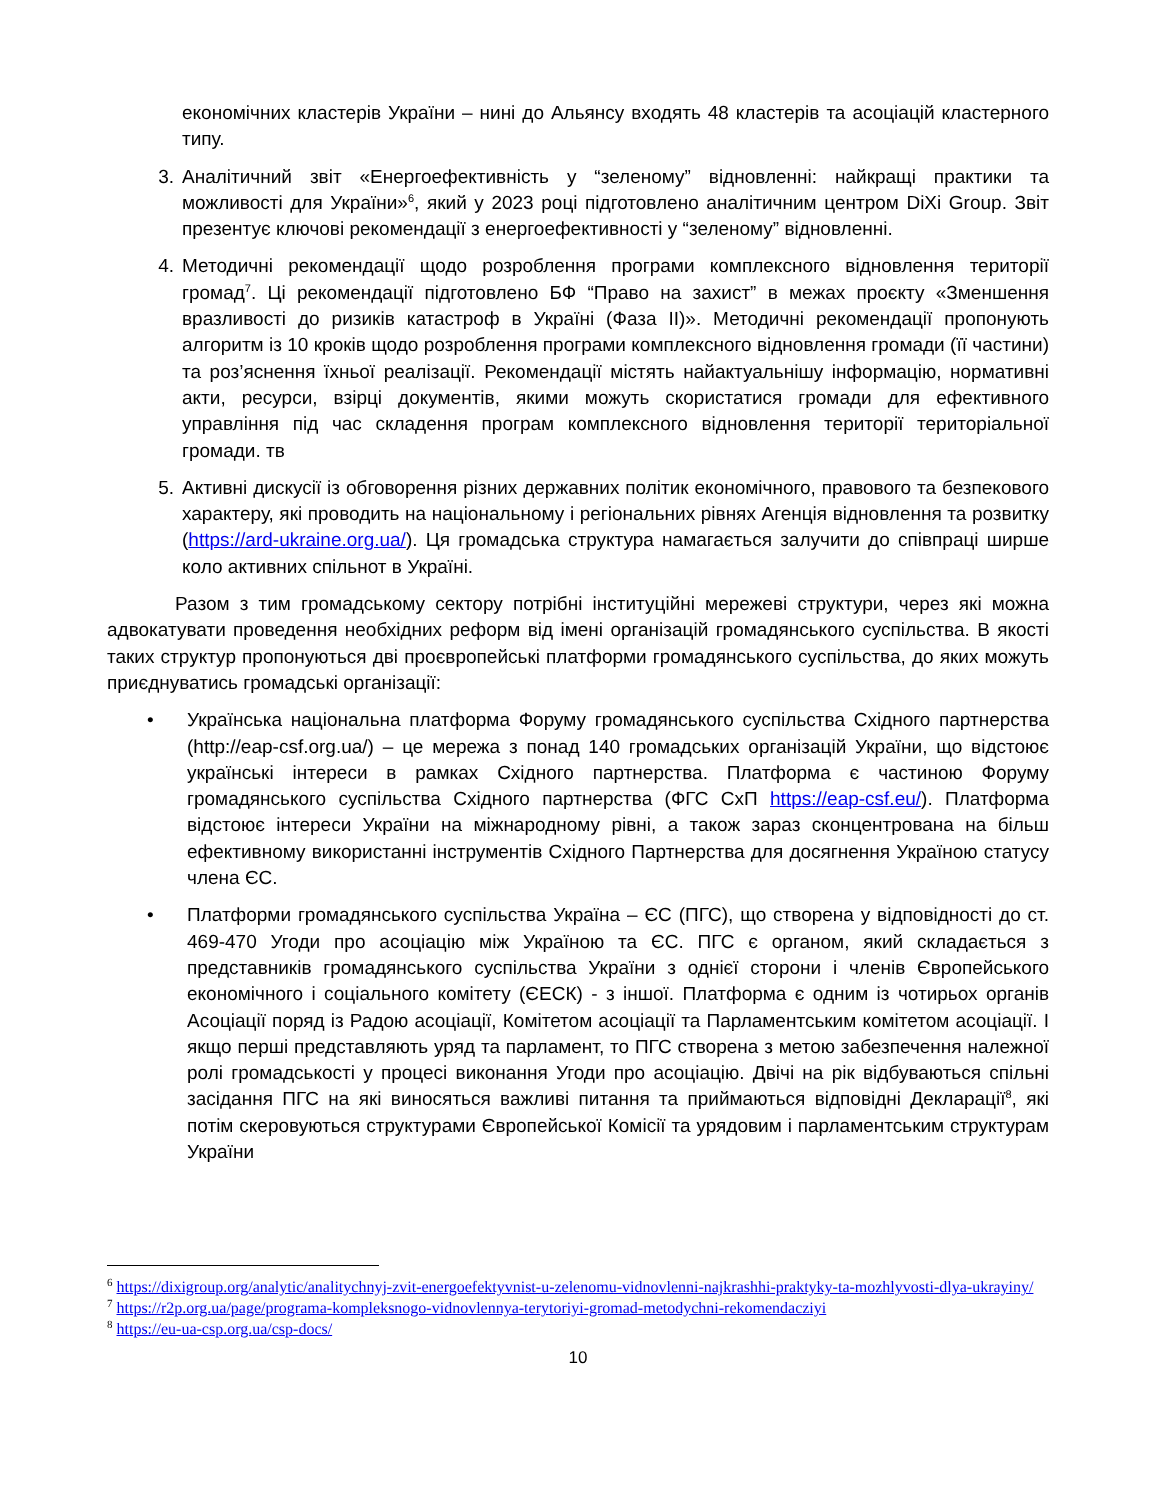економічних кластерів України – нині до Альянсу входять 48 кластерів та асоціацій кластерного типу.
3. Аналітичний звіт «Енергоефективність у “зеленому” відновленні: найкращі практики та можливості для України»<sup>6</sup>, який у 2023 році підготовлено аналітичним центром DiXi Group. Звіт презентує ключові рекомендації з енергоефективності у “зеленому” відновленні.
4. Методичні рекомендації щодо розроблення програми комплексного відновлення території громад<sup>7</sup>. Ці рекомендації підготовлено БФ “Право на захист” в межах проєкту «Зменшення вразливості до ризиків катастроф в Україні (Фаза II)». Методичні рекомендації пропонують алгоритм із 10 кроків щодо розроблення програми комплексного відновлення громади (її частини) та роз’яснення їхньої реалізації. Рекомендації містять найактуальнішу інформацію, нормативні акти, ресурси, взірці документів, якими можуть скористатися громади для ефективного управління під час складення програм комплексного відновлення території територіальної громади. тв
5. Активні дискусії із обговорення різних державних політик економічного, правового та безпекового характеру, які проводить на національному і регіональних рівнях Агенція відновлення та розвитку (https://ard-ukraine.org.ua/). Ця громадська структура намагається залучити до співпраці ширше коло активних спільнот в Україні.
Разом з тим громадському сектору потрібні інституційні мережеві структури, через які можна адвокатувати проведення необхідних реформ від імені організацій громадянського суспільства. В якості таких структур пропонуються дві проєвропейські платформи громадянського суспільства, до яких можуть приєднуватись громадські організації:
• Українська національна платформа Форуму громадянського суспільства Східного партнерства (http://eap-csf.org.ua/) – це мережа з понад 140 громадських організацій України, що відстоює українські інтереси в рамках Східного партнерства. Платформа є частиною Форуму громадянського суспільства Східного партнерства (ФГС СхП https://eap-csf.eu/). Платформа відстоює інтереси України на міжнародному рівні, а також зараз сконцентрована на більш ефективному використанні інструментів Східного Партнерства для досягнення Україною статусу члена ЄС.
• Платформи громадянського суспільства Україна – ЄС (ПГС), що створена у відповідності до ст. 469-470 Угоди про асоціацію між Україною та ЄС. ПГС є органом, який складається з представників громадянського суспільства України з однієї сторони і членів Європейського економічного і соціального комітету (ЄЕСК) - з іншої. Платформа є одним із чотирьох органів Асоціації поряд із Радою асоціації, Комітетом асоціації та Парламентським комітетом асоціації. І якщо перші представляють уряд та парламент, то ПГС створена з метою забезпечення належної ролі громадськості у процесі виконання Угоди про асоціацію. Двічі на рік відбуваються спільні засідання ПГС на які виносяться важливі питання та приймаються відповідні Декларації<sup>8</sup>, які потім скеровуються структурами Європейської Комісії та урядовим і парламентським структурам України
<sup>6</sup> https://dixigroup.org/analytic/analitychnyj-zvit-energoefektyvnist-u-zelenomu-vidnovlenni-najkrashhi-praktyky-ta-mozhlyvosti-dlya-ukrayiny/
<sup>7</sup> https://r2p.org.ua/page/programa-kompleksnogo-vidnovlennya-terytoriyi-gromad-metodychni-rekomendacziyi
<sup>8</sup> https://eu-ua-csp.org.ua/csp-docs/
10